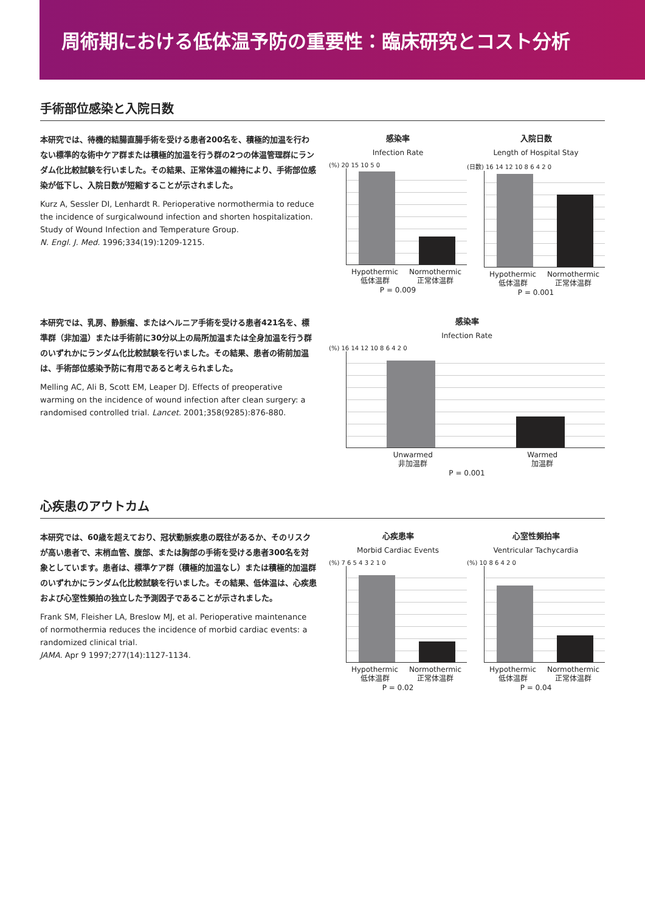周術期における低体温予防の重要性：臨床研究とコスト分析
手術部位感染と入院日数
本研究では、待機的結腸直腸手術を受ける患者200名を、積極的加温を行わない標準的な術中ケア群または積極的加温を行う群の2つの体温管理群にランダム化比較試験を行いました。その結果、正常体温の維持により、手術部位感染が低下し、入院日数が短縮することが示されました。
Kurz A, Sessler DI, Lenhardt R. Perioperative normothermia to reduce the incidence of surgicalwound infection and shorten hospitalization. Study of Wound Infection and Temperature Group.
N. Engl. J. Med. 1996;334(19):1209-1215.
感染率
Infection Rate
(%) 20 15 10 5 0
Hypothermic
低体温群 Normothermic
正常体温群
P = 0.009
入院日数
Length of Hospital Stay
(日数) 16 14 12 10 8 6 4 2 0
Hypothermic
低体温群 Normothermic
正常体温群
P = 0.001
本研究では、乳房、静脈瘤、またはヘルニア手術を受ける患者421名を、標準群（非加温）または手術前に30分以上の局所加温または全身加温を行う群のいずれかにランダム化比較試験を行いました。その結果、患者の術前加温は、手術部位感染予防に有用であると考えられました。
Melling AC, Ali B, Scott EM, Leaper DJ. Effects of preoperative warming on the incidence of wound infection after clean surgery: a randomised controlled trial. Lancet. 2001;358(9285):876-880.
感染率
Infection Rate
(%) 16 14 12 10 8 6 4 2 0
Unwarmed
非加温群 Warmed
加温群
P = 0.001
心疾患のアウトカム
本研究では、60歳を超えており、冠状動脈疾患の既往があるか、そのリスクが高い患者で、末梢血管、腹部、または胸部の手術を受ける患者300名を対象としています。患者は、標準ケア群（積極的加温なし）または積極的加温群のいずれかにランダム化比較試験を行いました。その結果、低体温は、心疾患および心室性頻拍の独立した予測因子であることが示されました。
Frank SM, Fleisher LA, Breslow MJ, et al. Perioperative maintenance of normothermia reduces the incidence of morbid cardiac events: a randomized clinical trial.
JAMA. Apr 9 1997;277(14):1127-1134.
心疾患率
Morbid Cardiac Events
(%) 7 6 5 4 3 2 1 0
Hypothermic
低体温群 Normothermic
正常体温群
P = 0.02
心室性頻拍率
Ventricular Tachycardia
(%) 10 8 6 4 2 0
Hypothermic
低体温群 Normothermic
正常体温群
P = 0.04